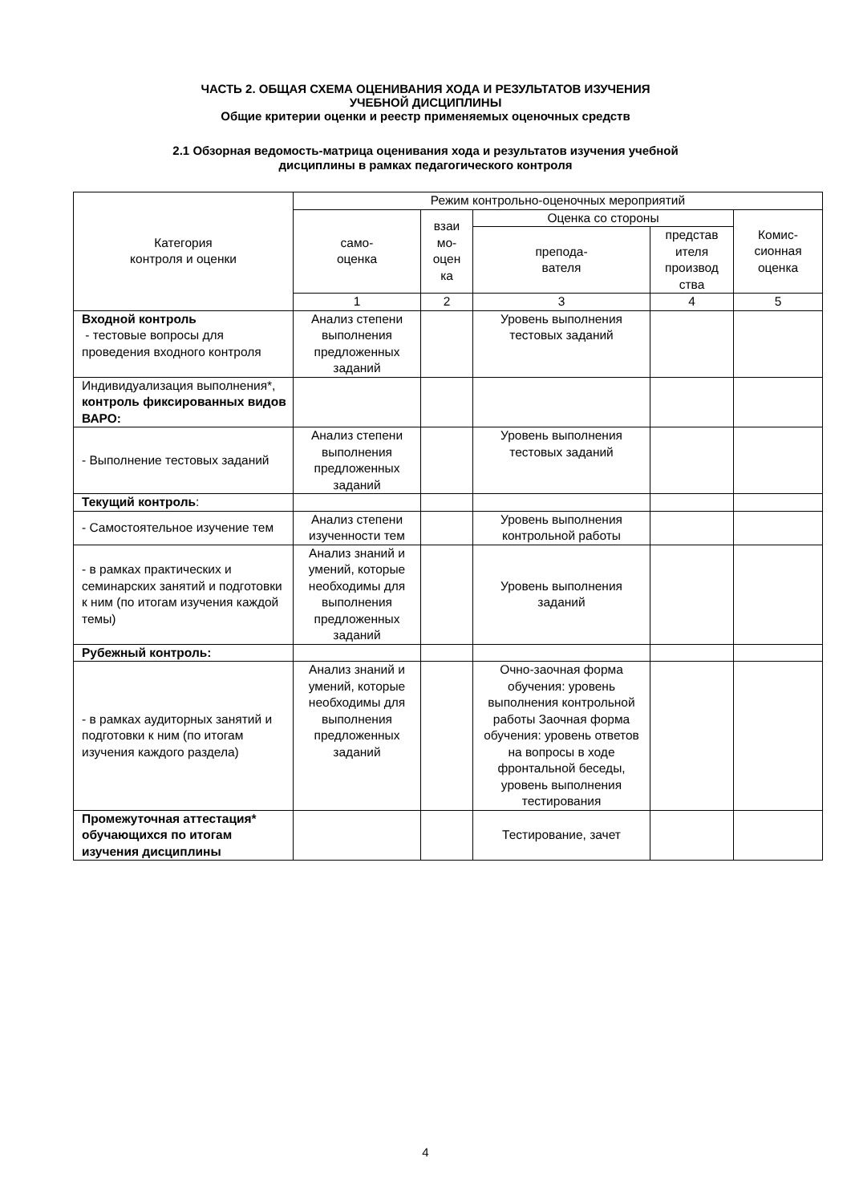ЧАСТЬ 2. ОБЩАЯ СХЕМА ОЦЕНИВАНИЯ ХОДА И РЕЗУЛЬТАТОВ ИЗУЧЕНИЯ
УЧЕБНОЙ ДИСЦИПЛИНЫ
Общие критерии оценки и реестр применяемых оценочных средств
2.1 Обзорная ведомость-матрица оценивания хода и результатов изучения учебной
дисциплины в рамках педагогического контроля
| Категория контроля и оценки | Режим контрольно-оценочных мероприятий | | | | |
| --- | --- | --- | --- | --- | --- |
| | само- оценка | взаи мо- оцен ка | Оценка со стороны | | Комис- сионная оценка |
| | | | препода- вателя | представ ителя производ ства | |
| | 1 | 2 | 3 | 4 | 5 |
| Входной контроль - тестовые вопросы для проведения входного контроля | Анализ степени выполнения предложенных заданий | | Уровень выполнения тестовых заданий | | |
| Индивидуализация выполнения*, контроль фиксированных видов ВАРО: | | | | | |
| - Выполнение тестовых заданий | Анализ степени выполнения предложенных заданий | | Уровень выполнения тестовых заданий | | |
| Текущий контроль : | | | | | |
| - Самостоятельное изучение тем | Анализ степени изученности тем | | Уровень выполнения контрольной работы | | |
| - в рамках практических и семинарских занятий и подготовки к ним (по итогам изучения каждой темы) | Анализ знаний и умений, которые необходимы для выполнения предложенных заданий | | Уровень выполнения заданий | | |
| Рубежный контроль: | | | | | |
| - в рамках аудиторных занятий и подготовки к ним (по итогам изучения каждого раздела) | Анализ знаний и умений, которые необходимы для выполнения предложенных заданий | | Очно-заочная форма обучения: уровень выполнения контрольной работы Заочная форма обучения: уровень ответов на вопросы в ходе фронтальной беседы, уровень выполнения тестирования | | |
| Промежуточная аттестация* обучающихся по итогам изучения дисциплины | | | Тестирование, зачет | | |
4